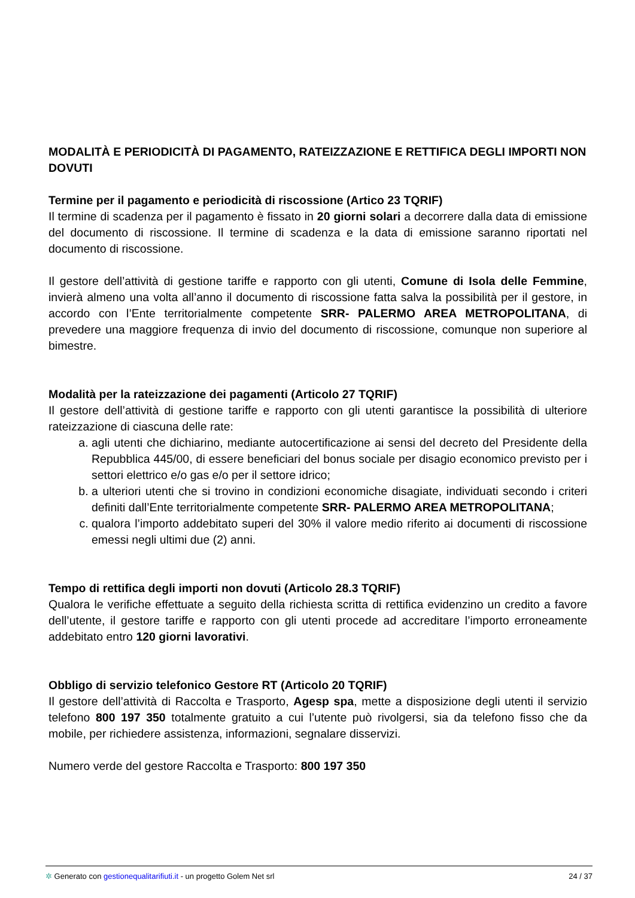MODALITÀ E PERIODICITÀ DI PAGAMENTO, RATEIZZAZIONE E RETTIFICA DEGLI IMPORTI NON DOVUTI
Termine per il pagamento e periodicità di riscossione (Artico 23 TQRIF)
Il termine di scadenza per il pagamento è fissato in 20 giorni solari a decorrere dalla data di emissione del documento di riscossione. Il termine di scadenza e la data di emissione saranno riportati nel documento di riscossione.
Il gestore dell’attività di gestione tariffe e rapporto con gli utenti, Comune di Isola delle Femmine, invierà almeno una volta all’anno il documento di riscossione fatta salva la possibilità per il gestore, in accordo con l’Ente territorialmente competente SRR- PALERMO AREA METROPOLITANA, di prevedere una maggiore frequenza di invio del documento di riscossione, comunque non superiore al bimestre.
Modalità per la rateizzazione dei pagamenti (Articolo 27 TQRIF)
Il gestore dell’attività di gestione tariffe e rapporto con gli utenti garantisce la possibilità di ulteriore rateizzazione di ciascuna delle rate:
a. agli utenti che dichiarino, mediante autocertificazione ai sensi del decreto del Presidente della Repubblica 445/00, di essere beneficiari del bonus sociale per disagio economico previsto per i settori elettrico e/o gas e/o per il settore idrico;
b. a ulteriori utenti che si trovino in condizioni economiche disagiate, individuati secondo i criteri definiti dall’Ente territorialmente competente SRR- PALERMO AREA METROPOLITANA;
c. qualora l’importo addebitato superi del 30% il valore medio riferito ai documenti di riscossione emessi negli ultimi due (2) anni.
Tempo di rettifica degli importi non dovuti (Articolo 28.3 TQRIF)
Qualora le verifiche effettuate a seguito della richiesta scritta di rettifica evidenzino un credito a favore dell’utente, il gestore tariffe e rapporto con gli utenti procede ad accreditare l’importo erroneamente addebitato entro 120 giorni lavorativi.
Obbligo di servizio telefonico Gestore RT (Articolo 20 TQRIF)
Il gestore dell’attività di Raccolta e Trasporto, Agesp spa, mette a disposizione degli utenti il servizio telefono 800 197 350 totalmente gratuito a cui l’utente può rivolgersi, sia da telefono fisso che da mobile, per richiedere assistenza, informazioni, segnalare disservizi.
Numero verde del gestore Raccolta e Trasporto: 800 197 350
✲ Generato con gestionequalitarifiuti.it - un progetto Golem Net srl 24 / 37